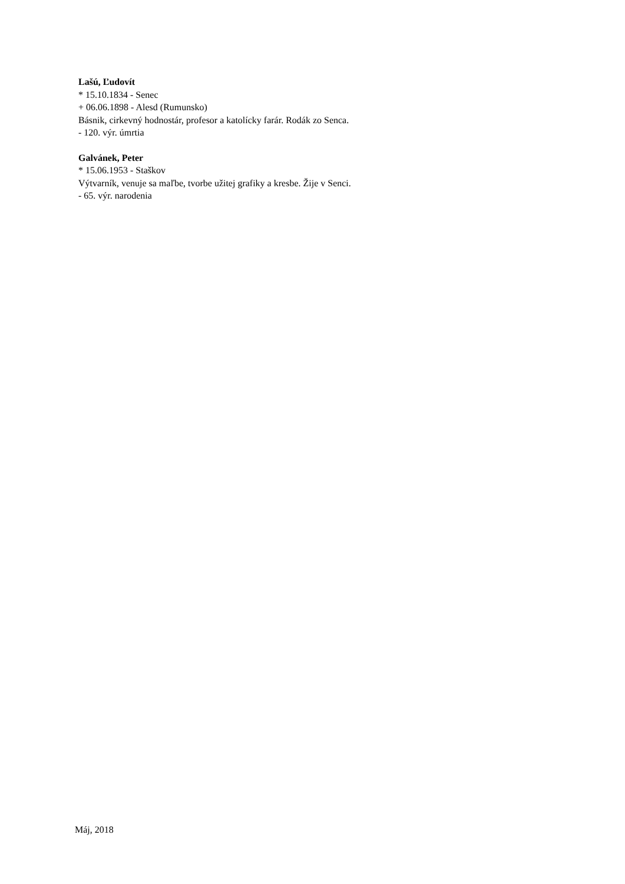Lašú, Ľudovít
* 15.10.1834 - Senec
+ 06.06.1898 - Alesd (Rumunsko)
Básnik, cirkevný hodnostár, profesor a katolícky farár. Rodák zo Senca.
- 120. výr. úmrtia
Galvánek, Peter
* 15.06.1953 - Staškov
Výtvarník, venuje sa maľbe, tvorbe užitej grafiky a kresbe. Žije v Senci.
- 65. výr. narodenia
Máj, 2018